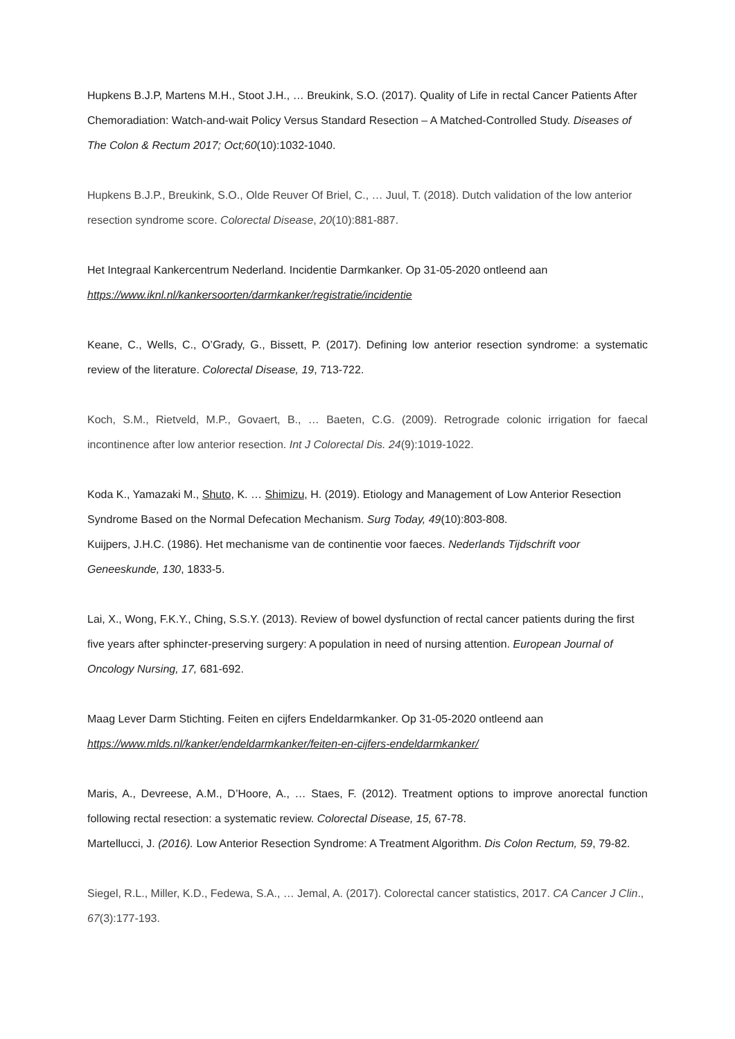Hupkens B.J.P, Martens M.H., Stoot J.H., … Breukink, S.O. (2017). Quality of Life in rectal Cancer Patients After Chemoradiation: Watch-and-wait Policy Versus Standard Resection – A Matched-Controlled Study. Diseases of The Colon & Rectum 2017; Oct;60(10):1032-1040.
Hupkens B.J.P., Breukink, S.O., Olde Reuver Of Briel, C., … Juul, T. (2018). Dutch validation of the low anterior resection syndrome score. Colorectal Disease, 20(10):881-887.
Het Integraal Kankercentrum Nederland. Incidentie Darmkanker. Op 31-05-2020 ontleend aan https://www.iknl.nl/kankersoorten/darmkanker/registratie/incidentie
Keane, C., Wells, C., O’Grady, G., Bissett, P. (2017). Defining low anterior resection syndrome: a systematic review of the literature. Colorectal Disease, 19, 713-722.
Koch, S.M., Rietveld, M.P., Govaert, B., … Baeten, C.G. (2009). Retrograde colonic irrigation for faecal incontinence after low anterior resection. Int J Colorectal Dis. 24(9):1019-1022.
Koda K., Yamazaki M., Shuto, K. … Shimizu, H. (2019). Etiology and Management of Low Anterior Resection Syndrome Based on the Normal Defecation Mechanism. Surg Today, 49(10):803-808.
Kuijpers, J.H.C. (1986). Het mechanisme van de continentie voor faeces. Nederlands Tijdschrift voor Geneeskunde, 130, 1833-5.
Lai, X., Wong, F.K.Y., Ching, S.S.Y. (2013). Review of bowel dysfunction of rectal cancer patients during the first five years after sphincter-preserving surgery: A population in need of nursing attention. European Journal of Oncology Nursing, 17, 681-692.
Maag Lever Darm Stichting. Feiten en cijfers Endeldarmkanker. Op 31-05-2020 ontleend aan https://www.mlds.nl/kanker/endeldarmkanker/feiten-en-cijfers-endeldarmkanker/
Maris, A., Devreese, A.M., D’Hoore, A., … Staes, F. (2012). Treatment options to improve anorectal function following rectal resection: a systematic review. Colorectal Disease, 15, 67-78.
Martellucci, J. (2016). Low Anterior Resection Syndrome: A Treatment Algorithm. Dis Colon Rectum, 59, 79-82.
Siegel, R.L., Miller, K.D., Fedewa, S.A., … Jemal, A. (2017). Colorectal cancer statistics, 2017. CA Cancer J Clin., 67(3):177-193.